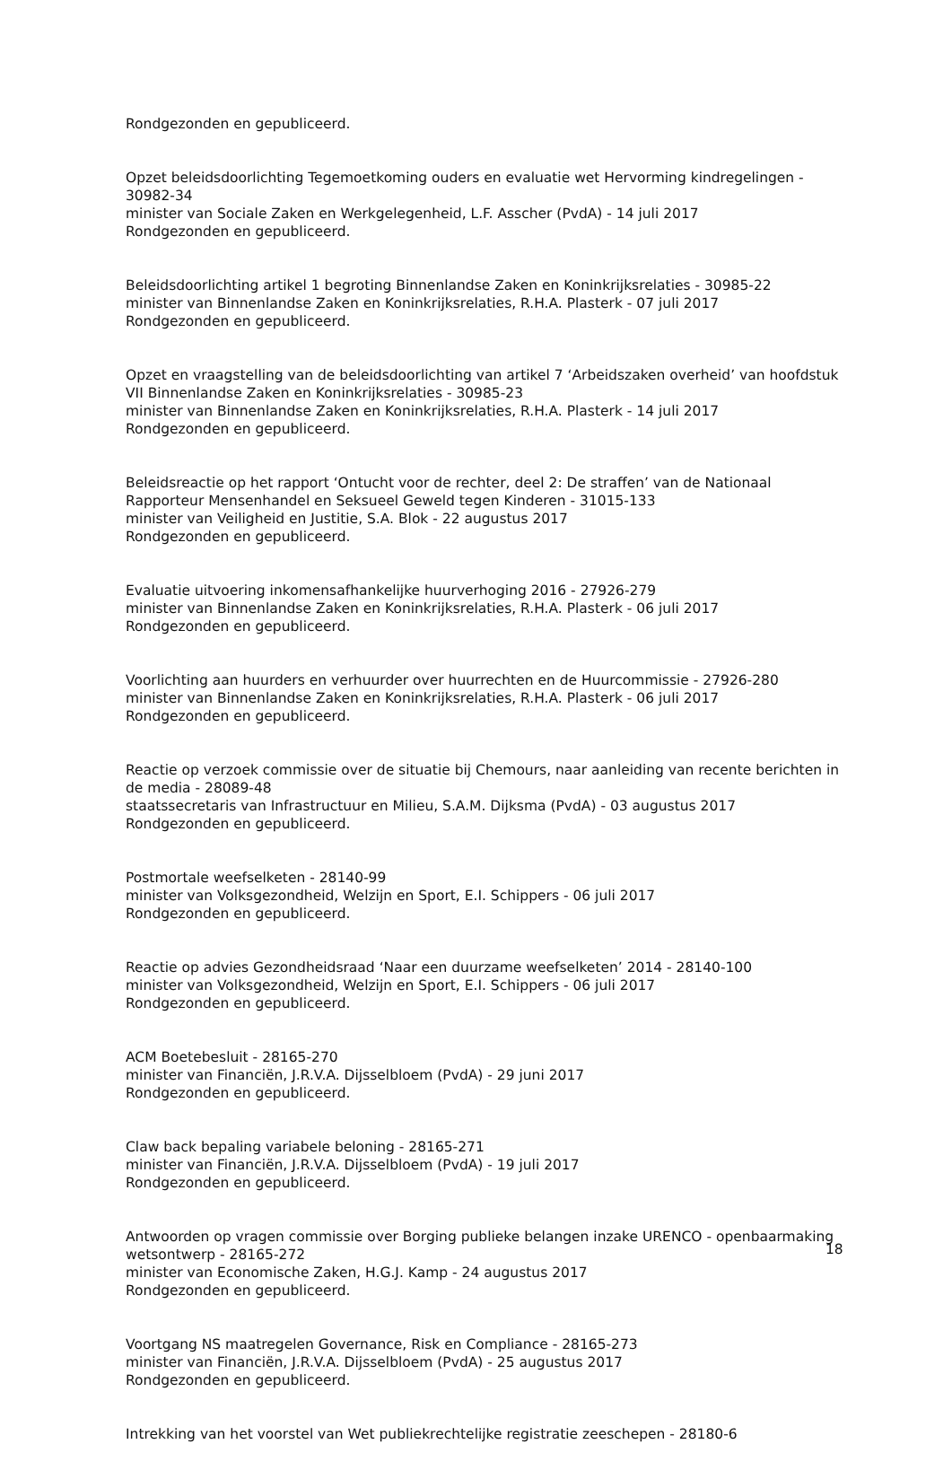Rondgezonden en gepubliceerd.
Opzet beleidsdoorlichting Tegemoetkoming ouders en evaluatie wet Hervorming kindregelingen - 30982-34
minister van Sociale Zaken en Werkgelegenheid, L.F. Asscher (PvdA) - 14 juli 2017
Rondgezonden en gepubliceerd.
Beleidsdoorlichting artikel 1 begroting Binnenlandse Zaken en Koninkrijksrelaties - 30985-22
minister van Binnenlandse Zaken en Koninkrijksrelaties, R.H.A. Plasterk - 07 juli 2017
Rondgezonden en gepubliceerd.
Opzet en vraagstelling van de beleidsdoorlichting van artikel 7 ‘Arbeidszaken overheid’ van hoofdstuk VII Binnenlandse Zaken en Koninkrijksrelaties - 30985-23
minister van Binnenlandse Zaken en Koninkrijksrelaties, R.H.A. Plasterk - 14 juli 2017
Rondgezonden en gepubliceerd.
Beleidsreactie op het rapport ‘Ontucht voor de rechter, deel 2: De straffen’ van de Nationaal Rapporteur Mensenhandel en Seksueel Geweld tegen Kinderen - 31015-133
minister van Veiligheid en Justitie, S.A. Blok - 22 augustus 2017
Rondgezonden en gepubliceerd.
Evaluatie uitvoering inkomensafhankelijke huurverhoging 2016 - 27926-279
minister van Binnenlandse Zaken en Koninkrijksrelaties, R.H.A. Plasterk - 06 juli 2017
Rondgezonden en gepubliceerd.
Voorlichting aan huurders en verhuurder over huurrechten en de Huurcommissie - 27926-280
minister van Binnenlandse Zaken en Koninkrijksrelaties, R.H.A. Plasterk - 06 juli 2017
Rondgezonden en gepubliceerd.
Reactie op verzoek commissie over de situatie bij Chemours, naar aanleiding van recente berichten in de media - 28089-48
staatssecretaris van Infrastructuur en Milieu, S.A.M. Dijksma (PvdA) - 03 augustus 2017
Rondgezonden en gepubliceerd.
Postmortale weefselketen - 28140-99
minister van Volksgezondheid, Welzijn en Sport, E.I. Schippers - 06 juli 2017
Rondgezonden en gepubliceerd.
Reactie op advies Gezondheidsraad ‘Naar een duurzame weefselketen’ 2014 - 28140-100
minister van Volksgezondheid, Welzijn en Sport, E.I. Schippers - 06 juli 2017
Rondgezonden en gepubliceerd.
ACM Boetebesluit - 28165-270
minister van Financiën, J.R.V.A. Dijsselbloem (PvdA) - 29 juni 2017
Rondgezonden en gepubliceerd.
Claw back bepaling variabele beloning - 28165-271
minister van Financiën, J.R.V.A. Dijsselbloem (PvdA) - 19 juli 2017
Rondgezonden en gepubliceerd.
Antwoorden op vragen commissie over Borging publieke belangen inzake URENCO - openbaarmaking wetsontwerp - 28165-272
minister van Economische Zaken, H.G.J. Kamp - 24 augustus 2017
Rondgezonden en gepubliceerd.
Voortgang NS maatregelen Governance, Risk en Compliance - 28165-273
minister van Financiën, J.R.V.A. Dijsselbloem (PvdA) - 25 augustus 2017
Rondgezonden en gepubliceerd.
Intrekking van het voorstel van Wet publiekrechtelijke registratie zeeschepen - 28180-6
18